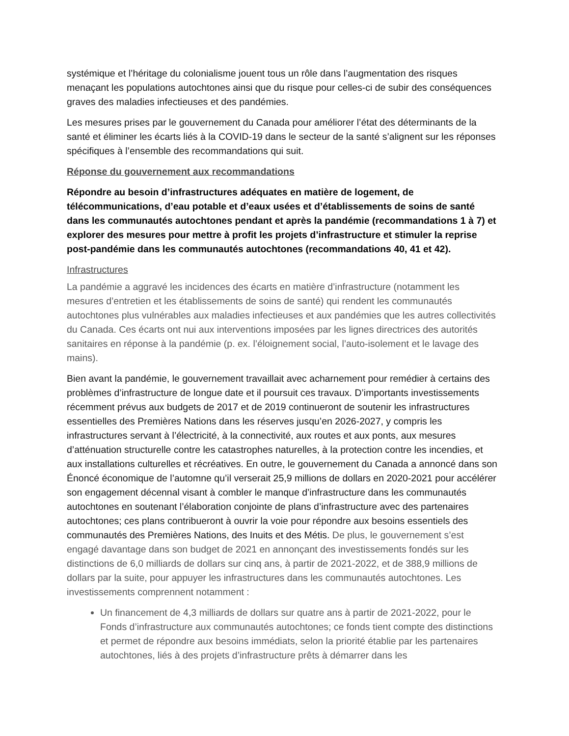systémique et l’héritage du colonialisme jouent tous un rôle dans l’augmentation des risques menaçant les populations autochtones ainsi que du risque pour celles-ci de subir des conséquences graves des maladies infectieuses et des pandémies.
Les mesures prises par le gouvernement du Canada pour améliorer l’état des déterminants de la santé et éliminer les écarts liés à la COVID-19 dans le secteur de la santé s’alignent sur les réponses spécifiques à l’ensemble des recommandations qui suit.
Réponse du gouvernement aux recommandations
Répondre au besoin d’infrastructures adéquates en matière de logement, de télécommunications, d’eau potable et d’eaux usées et d’établissements de soins de santé dans les communautés autochtones pendant et après la pandémie (recommandations 1 à 7) et explorer des mesures pour mettre à profit les projets d’infrastructure et stimuler la reprise post-pandémie dans les communautés autochtones (recommandations 40, 41 et 42).
Infrastructures
La pandémie a aggravé les incidences des écarts en matière d’infrastructure (notamment les mesures d’entretien et les établissements de soins de santé) qui rendent les communautés autochtones plus vulnérables aux maladies infectieuses et aux pandémies que les autres collectivités du Canada. Ces écarts ont nui aux interventions imposées par les lignes directrices des autorités sanitaires en réponse à la pandémie (p. ex. l’éloignement social, l’auto-isolement et le lavage des mains).
Bien avant la pandémie, le gouvernement travaillait avec acharnement pour remédier à certains des problèmes d’infrastructure de longue date et il poursuit ces travaux. D’importants investissements récemment prévus aux budgets de 2017 et de 2019 continueront de soutenir les infrastructures essentielles des Premières Nations dans les réserves jusqu’en 2026-2027, y compris les infrastructures servant à l’électricité, à la connectivité, aux routes et aux ponts, aux mesures d’atténuation structurelle contre les catastrophes naturelles, à la protection contre les incendies, et aux installations culturelles et récréatives. En outre, le gouvernement du Canada a annoncé dans son Énoncé économique de l’automne qu’il verserait 25,9 millions de dollars en 2020-2021 pour accélérer son engagement décennal visant à combler le manque d’infrastructure dans les communautés autochtones en soutenant l’élaboration conjointe de plans d’infrastructure avec des partenaires autochtones; ces plans contribueront à ouvrir la voie pour répondre aux besoins essentiels des communautés des Premières Nations, des Inuits et des Métis. De plus, le gouvernement s’est engagé davantage dans son budget de 2021 en annonçant des investissements fondés sur les distinctions de 6,0 milliards de dollars sur cinq ans, à partir de 2021-2022, et de 388,9 millions de dollars par la suite, pour appuyer les infrastructures dans les communautés autochtones. Les investissements comprennent notamment :
Un financement de 4,3 milliards de dollars sur quatre ans à partir de 2021-2022, pour le Fonds d’infrastructure aux communautés autochtones; ce fonds tient compte des distinctions et permet de répondre aux besoins immédiats, selon la priorité établie par les partenaires autochtones, liés à des projets d’infrastructure prêts à démarrer dans les